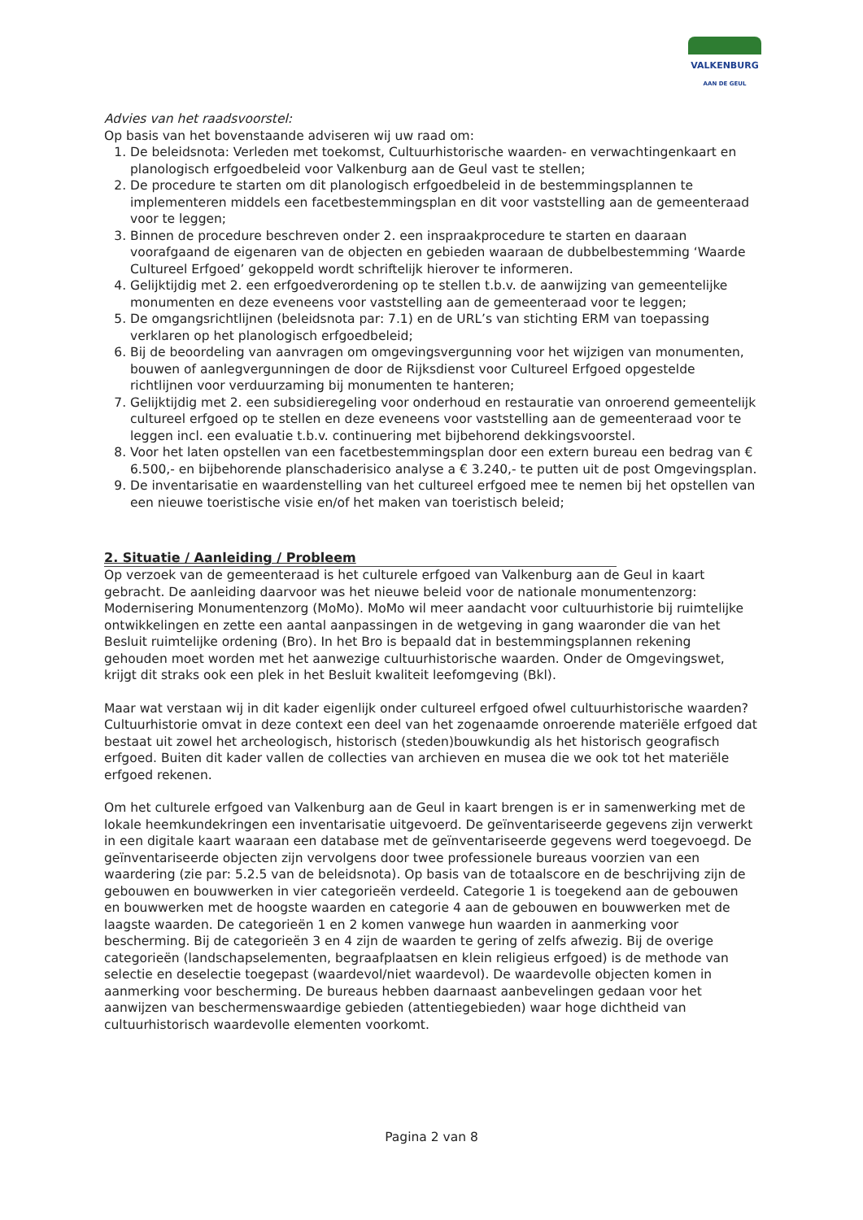VALKENBURG
AAN DE GEUL
Advies van het raadsvoorstel:
Op basis van het bovenstaande adviseren wij uw raad om:
1. De beleidsnota: Verleden met toekomst, Cultuurhistorische waarden- en verwachtingenkaart en planologisch erfgoedbeleid voor Valkenburg aan de Geul vast te stellen;
2. De procedure te starten om dit planologisch erfgoedbeleid in de bestemmingsplannen te implementeren middels een facetbestemmingsplan en dit voor vaststelling aan de gemeenteraad voor te leggen;
3. Binnen de procedure beschreven onder 2. een inspraakprocedure te starten en daaraan voorafgaand de eigenaren van de objecten en gebieden waaraan de dubbelbestemming ‘Waarde Cultureel Erfgoed’ gekoppeld wordt schriftelijk hierover te informeren.
4. Gelijktijdig met 2. een erfgoedverordening op te stellen t.b.v. de aanwijzing van gemeentelijke monumenten en deze eveneens voor vaststelling aan de gemeenteraad voor te leggen;
5. De omgangsrichtlijnen (beleidsnota par: 7.1) en de URL’s van stichting ERM van toepassing verklaren op het planologisch erfgoedbeleid;
6. Bij de beoordeling van aanvragen om omgevingsvergunning voor het wijzigen van monumenten, bouwen of aanlegvergunningen de door de Rijksdienst voor Cultureel Erfgoed opgestelde richtlijnen voor verduurzaming bij monumenten te hanteren;
7. Gelijktijdig met 2. een subsidieregeling voor onderhoud en restauratie van onroerend gemeentelijk cultureel erfgoed op te stellen en deze eveneens voor vaststelling aan de gemeenteraad voor te leggen incl. een evaluatie t.b.v. continuering met bijbehorend dekkingsvoorstel.
8. Voor het laten opstellen van een facetbestemmingsplan door een extern bureau een bedrag van € 6.500,- en bijbehorende planschaderisico analyse a € 3.240,- te putten uit de post Omgevingsplan.
9. De inventarisatie en waardenstelling van het cultureel erfgoed mee te nemen bij het opstellen van een nieuwe toeristische visie en/of het maken van toeristisch beleid;
2. Situatie / Aanleiding / Probleem
Op verzoek van de gemeenteraad is het culturele erfgoed van Valkenburg aan de Geul in kaart gebracht. De aanleiding daarvoor was het nieuwe beleid voor de nationale monumentenzorg: Modernisering Monumentenzorg (MoMo). MoMo wil meer aandacht voor cultuurhistorie bij ruimtelijke ontwikkelingen en zette een aantal aanpassingen in de wetgeving in gang waaronder die van het Besluit ruimtelijke ordening (Bro). In het Bro is bepaald dat in bestemmingsplannen rekening gehouden moet worden met het aanwezige cultuurhistorische waarden. Onder de Omgevingswet, krijgt dit straks ook een plek in het Besluit kwaliteit leefomgeving (Bkl).
Maar wat verstaan wij in dit kader eigenlijk onder cultureel erfgoed ofwel cultuurhistorische waarden? Cultuurhistorie omvat in deze context een deel van het zogenaamde onroerende materiële erfgoed dat bestaat uit zowel het archeologisch, historisch (steden)bouwkundig als het historisch geografisch erfgoed. Buiten dit kader vallen de collecties van archieven en musea die we ook tot het materiële erfgoed rekenen.
Om het culturele erfgoed van Valkenburg aan de Geul in kaart brengen is er in samenwerking met de lokale heemkundekringen een inventarisatie uitgevoerd. De geïnventariseerde gegevens zijn verwerkt in een digitale kaart waaraan een database met de geïnventariseerde gegevens werd toegevoegd. De geïnventariseerde objecten zijn vervolgens door twee professionele bureaus voorzien van een waardering (zie par: 5.2.5 van de beleidsnota). Op basis van de totaalscore en de beschrijving zijn de gebouwen en bouwwerken in vier categorieën verdeeld. Categorie 1 is toegekend aan de gebouwen en bouwwerken met de hoogste waarden en categorie 4 aan de gebouwen en bouwwerken met de laagste waarden. De categorieën 1 en 2 komen vanwege hun waarden in aanmerking voor bescherming. Bij de categorieën 3 en 4 zijn de waarden te gering of zelfs afwezig. Bij de overige categorieën (landschapselementen, begraafplaatsen en klein religieus erfgoed) is de methode van selectie en deselectie toegepast (waardevol/niet waardevol). De waardevolle objecten komen in aanmerking voor bescherming. De bureaus hebben daarnaast aanbevelingen gedaan voor het aanwijzen van beschermenswaardige gebieden (attentiegebieden) waar hoge dichtheid van cultuurhistorisch waardevolle elementen voorkomt.
Pagina 2 van 8